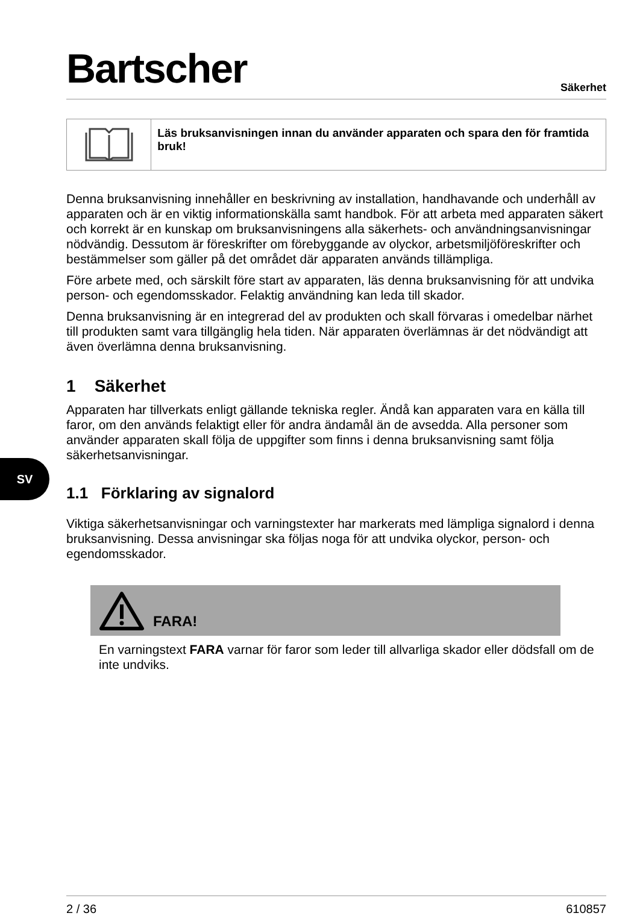SV
Bartscher
Säkerhet
Läs bruksanvisningen innan du använder apparaten och spara den för framtida bruk!
Denna bruksanvisning innehåller en beskrivning av installation, handhavande och underhåll av apparaten och är en viktig informationskälla samt handbok. För att arbeta med apparaten säkert och korrekt är en kunskap om bruksanvisningens alla säkerhets- och användningsanvisningar nödvändig. Dessutom är föreskrifter om förebyggande av olyckor, arbetsmiljöföreskrifter och bestämmelser som gäller på det området där apparaten används tillämpliga.
Före arbete med, och särskilt före start av apparaten, läs denna bruksanvisning för att undvika person- och egendomsskador. Felaktig användning kan leda till skador.
Denna bruksanvisning är en integrerad del av produkten och skall förvaras i omedelbar närhet till produkten samt vara tillgänglig hela tiden. När apparaten överlämnas är det nödvändigt att även överlämna denna bruksanvisning.
1 Säkerhet
Apparaten har tillverkats enligt gällande tekniska regler. Ändå kan apparaten vara en källa till faror, om den används felaktigt eller för andra ändamål än de avsedda. Alla personer som använder apparaten skall följa de uppgifter som finns i denna bruksanvisning samt följa säkerhetsanvisningar.
1.1 Förklaring av signalord
Viktiga säkerhetsanvisningar och varningstexter har markerats med lämpliga signalord i denna bruksanvisning. Dessa anvisningar ska följas noga för att undvika olyckor, person- och egendomsskador.
FARA!
En varningstext FARA varnar för faror som leder till allvarliga skador eller dödsfall om de inte undviks.
2 / 36 610857